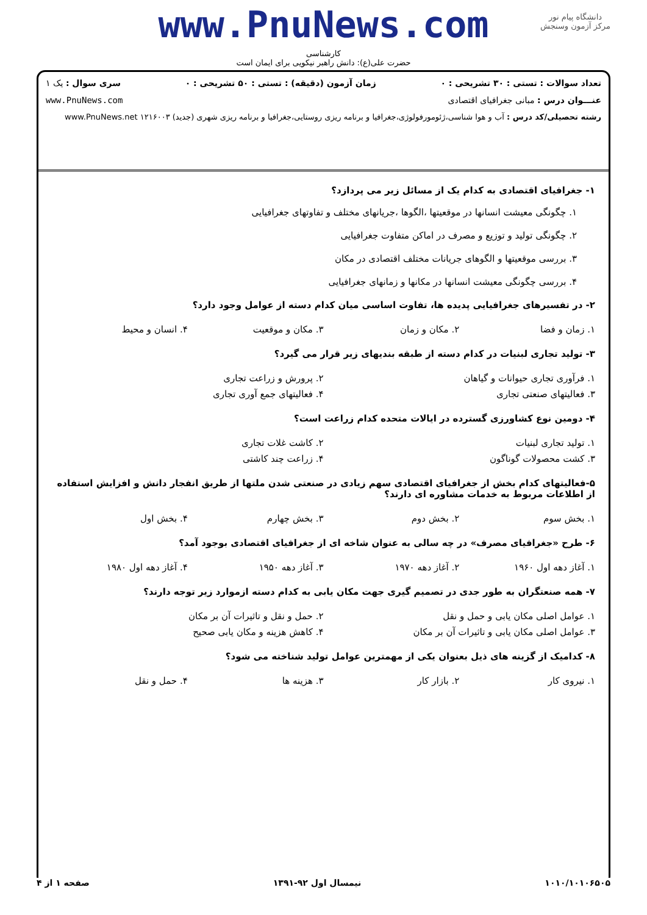دانشگاه پیام نور
مرکز آزمون وسنجش
www.PnuNews.com
کارشناسی
حضرت علی(ع): دانش راهبر نیکویی برای ایمان است
تعداد سوالات : تستی : ۳۰ تشریحی : ۰ زمان آزمون (دقیقه) : تستی : ۵۰ تشریحی : ۰ سری سوال : یک ۱
عنـــوان درس : مبانی جغرافیای اقتصادی www.PnuNews.com
رشته تحصیلی/کد درس : آب و هوا شناسی،ژئومورفولوژی،جغرافیا و برنامه ریزی روستایی،جغرافیا و برنامه ریزی شهری (جدید) ۱۲۱۶۰۰۳ www.PnuNews.net
۱- جغرافیای اقتصادی به کدام یک از مسائل زیر می پردازد؟
۱. چگونگی معیشت انسانها در موقعیتها ،الگوها ،جریانهای مختلف و تفاوتهای جغرافیایی
۲. چگونگی تولید و توزیع و مصرف در اماکن متفاوت جغرافیایی
۳. بررسی موقعیتها و الگوهای جریانات مختلف اقتصادی در مکان
۴. بررسی چگونگی معیشت انسانها در مکانها و زمانهای جغرافیایی
۲- در تفسیرهای جغرافیایی پدیده ها، تفاوت اساسی میان کدام دسته از عوامل وجود دارد؟
| ۱. زمان و فضا | ۲. مکان و زمان | ۳. مکان و موقعیت | ۴. انسان و محیط |
۳- تولید تجاری لبنیات در کدام دسته از طبقه بندیهای زیر قرار می گیرد؟
| ۱. فرآوری تجاری حیوانات و گیاهان | ۲. پرورش و زراعت تجاری |
| ۳. فعالیتهای صنعتی تجاری | ۴. فعالیتهای جمع آوری تجاری |
۴- دومین نوع کشاورزی گسترده در ایالات متحده کدام زراعت است؟
| ۱. تولید تجاری لبنیات | ۲. کاشت غلات تجاری |
| ۳. کشت محصولات گوناگون | ۴. زراعت چند کاشتی |
۵-فعالیتهای کدام بخش از جغرافیای اقتصادی سهم زیادی در صنعتی شدن ملتها از طریق انفجار دانش و افزایش استفاده از اطلاعات مربوط به خدمات مشاوره ای دارند؟
| ۱. بخش سوم | ۲. بخش دوم | ۳. بخش چهارم | ۴. بخش اول |
۶- طرح «جغرافیای مصرف» در چه سالی به عنوان شاخه ای از جغرافیای اقتصادی بوجود آمد؟
| ۱. آغاز دهه اول ۱۹۶۰ | ۲. آغاز دهه ۱۹۷۰ | ۳. آغاز دهه ۱۹۵۰ | ۴. آغاز دهه اول ۱۹۸۰ |
۷- همه صنعتگران به طور جدی در تصمیم گیری جهت مکان یابی به کدام دسته ازموارد زیر توجه دارند؟
| ۱. عوامل اصلی مکان یابی و حمل و نقل | ۲. حمل و نقل و تاثیرات آن بر مکان |
| ۳. عوامل اصلی مکان یابی و تاثیرات آن بر مکان | ۴. کاهش هزینه و مکان یابی صحیح |
۸- کدامیک از گزینه های ذیل بعنوان یکی از مهمترین عوامل تولید شناخته می شود؟
| ۱. نیروی کار | ۲. بازار کار | ۳. هزینه ها | ۴. حمل و نقل |
۱۰۱۰/۱۰۱۰۶۵۰۵ نیمسال اول ۹۲-۱۳۹۱ صفحه ۱ از ۴